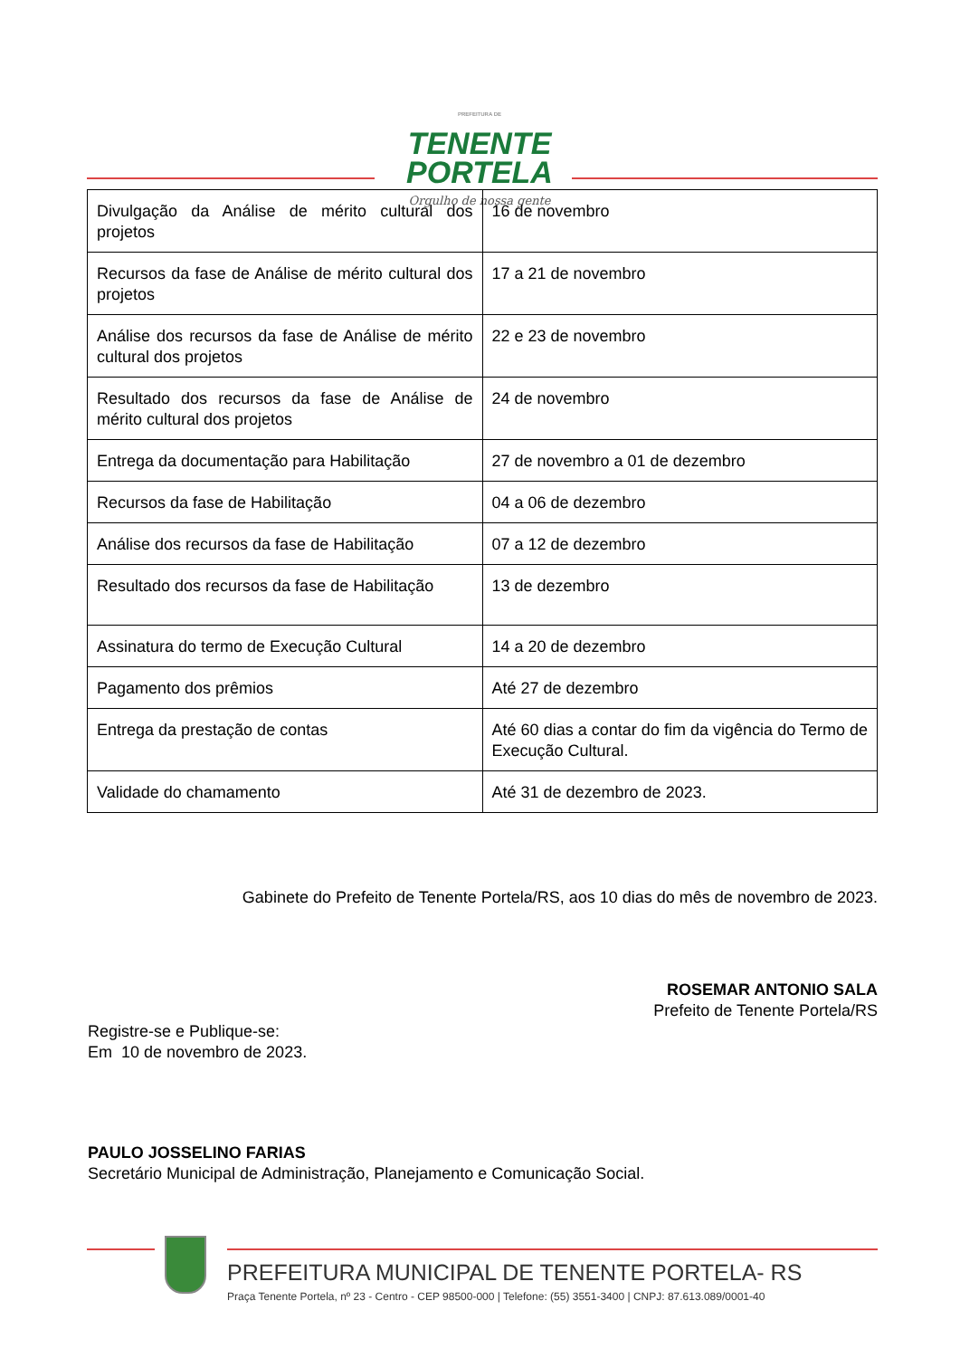PREFEITURA DE
TENENTE
PORTELA
Orgulho de nossa gente
| Divulgação da Análise de mérito cultural dos projetos | 16 de novembro |
| Recursos da fase de Análise de mérito cultural dos projetos | 17 a 21 de novembro |
| Análise dos recursos da fase de Análise de mérito cultural dos projetos | 22 e 23 de novembro |
| Resultado dos recursos da fase de Análise de mérito cultural dos projetos | 24 de novembro |
| Entrega da documentação para Habilitação | 27 de novembro a 01 de dezembro |
| Recursos da fase de Habilitação | 04 a 06 de dezembro |
| Análise dos recursos da fase de Habilitação | 07 a 12 de dezembro |
| Resultado dos recursos da fase de Habilitação | 13 de dezembro |
| Assinatura do termo de Execução Cultural | 14 a 20 de dezembro |
| Pagamento dos prêmios | Até 27 de dezembro |
| Entrega da prestação de contas | Até 60 dias a contar do fim da vigência do Termo de Execução Cultural. |
| Validade do chamamento | Até 31 de dezembro de 2023. |
Gabinete do Prefeito de Tenente Portela/RS, aos 10 dias do mês de novembro de 2023.
ROSEMAR ANTONIO SALA
Prefeito de Tenente Portela/RS
Registre-se e Publique-se:
Em 10 de novembro de 2023.
PAULO JOSSELINO FARIAS
Secretário Municipal de Administração, Planejamento e Comunicação Social.
PREFEITURA MUNICIPAL DE TENENTE PORTELA- RS
Praça Tenente Portela, nº 23 - Centro - CEP 98500-000 | Telefone: (55) 3551-3400 | CNPJ: 87.613.089/0001-40